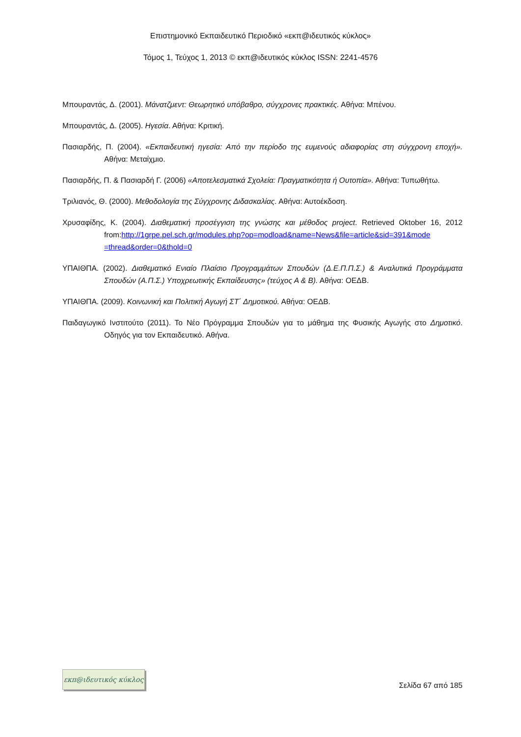Επιστημονικό Εκπαιδευτικό Περιοδικό «εκπ@ιδευτικός κύκλος»
Τόμος 1, Τεύχος 1, 2013 © εκπ@ιδευτικός κύκλος ISSN: 2241-4576
Μπουραντάς, Δ. (2001). Μάνατζμεντ: Θεωρητικό υπόβαθρο, σύγχρονες πρακτικές. Αθήνα: Μπένου.
Μπουραντάς, Δ. (2005). Ηγεσία. Αθήνα: Κριτική.
Πασιαρδής, Π. (2004). «Εκπαιδευτική ηγεσία: Από την περίοδο της ευμενούς αδιαφορίας στη σύγχρονη εποχή». Αθήνα: Μεταίχμιο.
Πασιαρδής, Π. & Πασιαρδή Γ. (2006) «Αποτελεσματικά Σχολεία: Πραγματικότητα ή Ουτοπία». Αθήνα: Τυπωθήτω.
Τριλιανός, Θ. (2000). Μεθοδολογία της Σύγχρονης Διδασκαλίας. Αθήνα: Αυτοέκδοση.
Χρυσαφίδης, Κ. (2004). Διαθεματική προσέγγιση της γνώσης και μέθοδος project. Retrieved Oktober 16, 2012 from:http://1grpe.pel.sch.gr/modules.php?op=modload&name=News&file=article&sid=391&mode =thread&order=0&thold=0
ΥΠΑΙΘΠΑ. (2002). Διαθεματικό Ενιαίο Πλαίσιο Προγραμμάτων Σπουδών (Δ.Ε.Π.Π.Σ.) & Αναλυτικά Προγράμματα Σπουδών (Α.Π.Σ.) Υποχρεωτικής Εκπαίδευσης» (τεύχος Α & Β). Αθήνα: ΟΕΔΒ.
ΥΠΑΙΘΠΑ. (2009). Κοινωνική και Πολιτική Αγωγή ΣΤ΄ Δημοτικού. Αθήνα: ΟΕΔΒ.
Παιδαγωγικό Ινστιτούτο (2011). Το Νέο Πρόγραμμα Σπουδών για το μάθημα της Φυσικής Αγωγής στο Δημοτικό. Οδηγός για τον Εκπαιδευτικό. Αθήνα.
εκπ@ιδευτικός κύκλος
Σελίδα 67 από 185